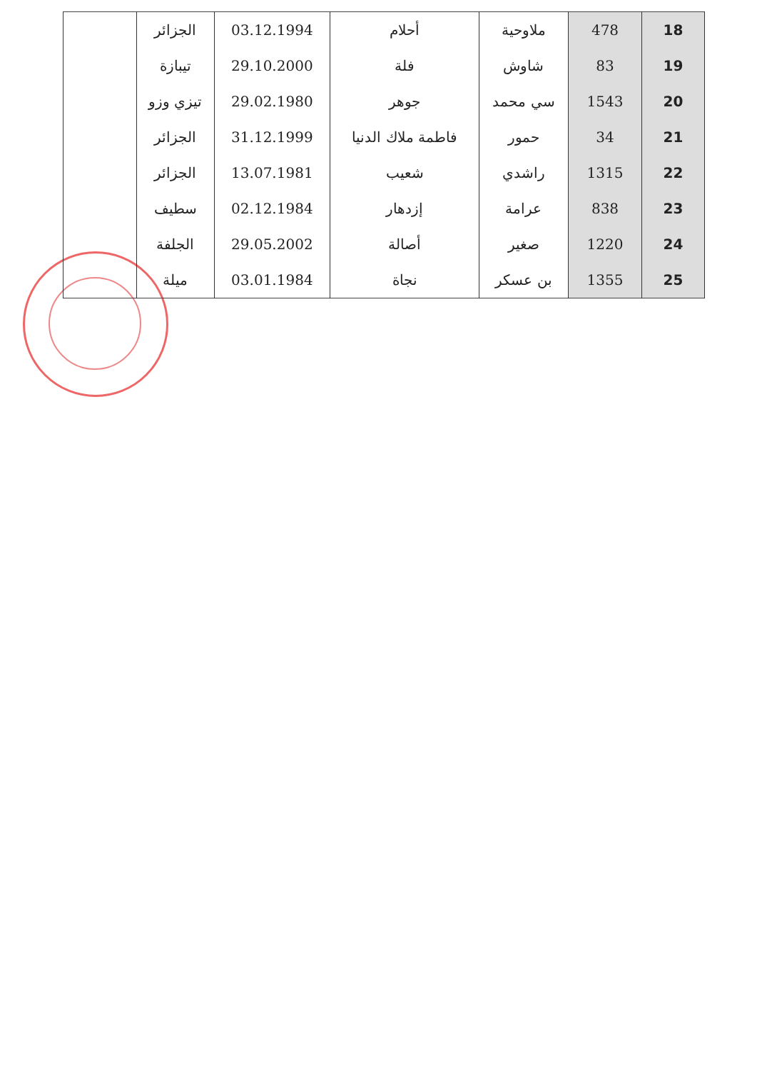| 18 | 478 | ملاوحية | أحلام | 03.12.1994 | الجزائر | |
| 19 | 83 | شاوش | فلة | 29.10.2000 | تيبازة | |
| 20 | 1543 | سي محمد | جوهر | 29.02.1980 | تيزي وزو | |
| 21 | 34 | حمور | فاطمة ملاك الدنيا | 31.12.1999 | الجزائر | |
| 22 | 1315 | راشدي | شعيب | 13.07.1981 | الجزائر | |
| 23 | 838 | عرامة | إزدهار | 02.12.1984 | سطيف | |
| 24 | 1220 | صغير | أصالة | 29.05.2002 | الجلفة | |
| 25 | 1355 | بن عسكر | نجاة | 03.01.1984 | ميلة | |